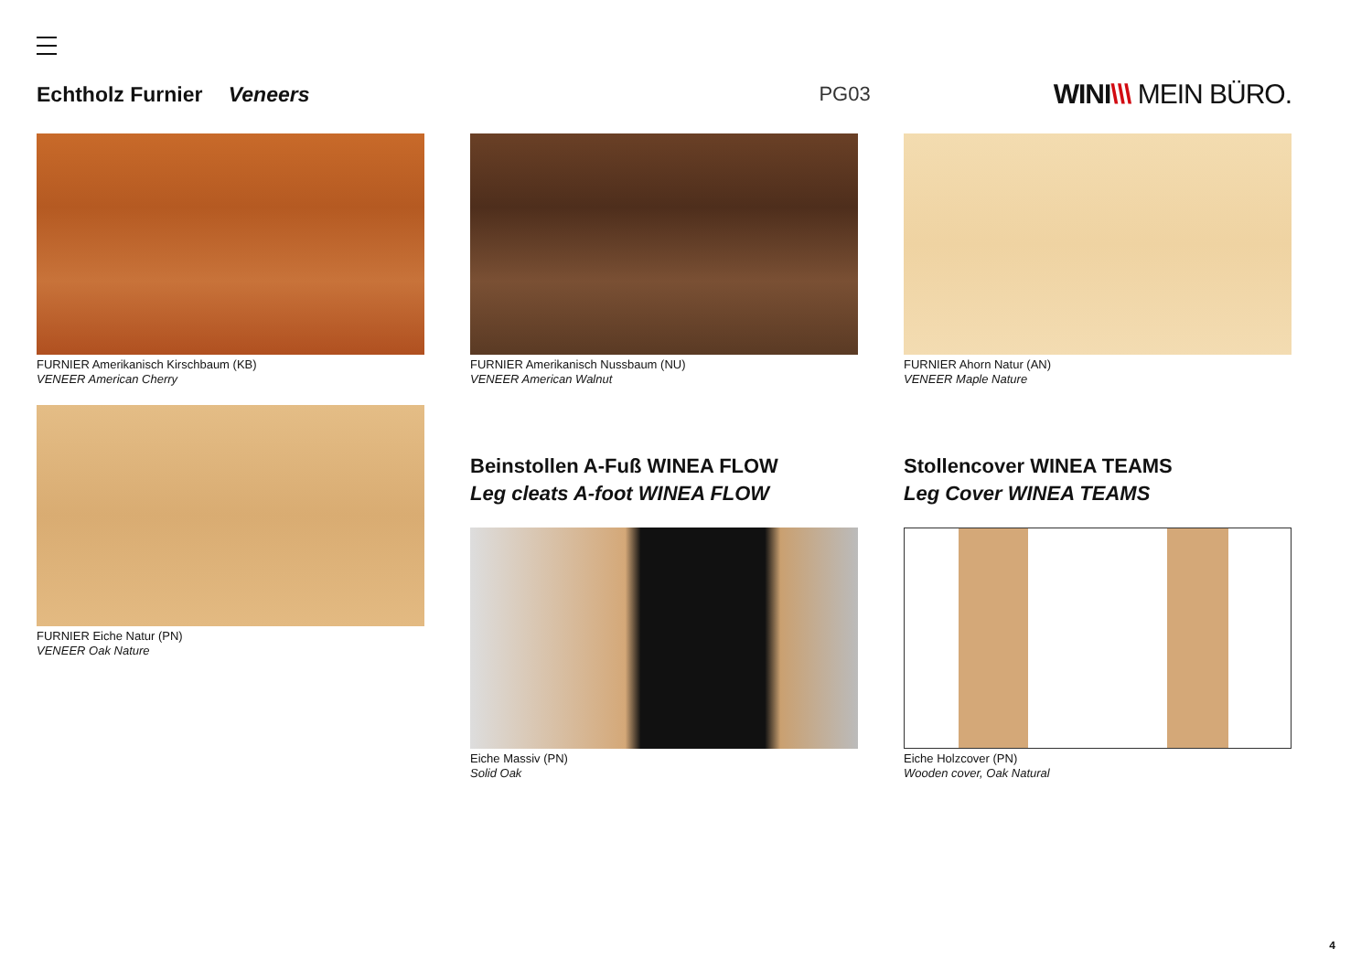Echtholz Furnier Veneers PG03
WINI\\\ MEIN BÜRO.
FURNIER Amerikanisch Kirschbaum (KB)
VENEER American Cherry
FURNIER Amerikanisch Nussbaum (NU)
VENEER American Walnut
FURNIER Ahorn Natur (AN)
VENEER Maple Nature
FURNIER Eiche Natur (PN)
VENEER Oak Nature
Beinstollen A-Fuß WINEA FLOW
Leg cleats A-foot WINEA FLOW
Eiche Massiv (PN)
Solid Oak
Stollencover WINEA TEAMS
Leg Cover WINEA TEAMS
Eiche Holzcover (PN)
Wooden cover, Oak Natural
4